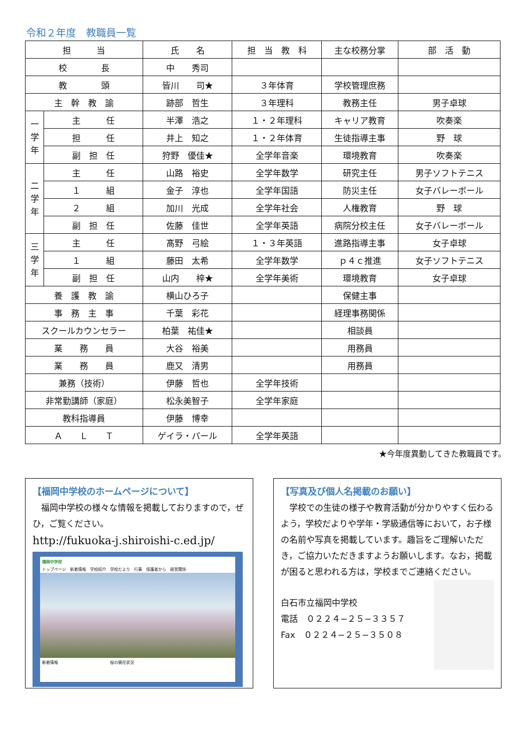令和２年度　教職員一覧
| 担 当 | | 氏 名 | 担 当 教 科 | 主な校務分掌 | 部 活 動 |
| 校 長 | | 中 秀司 | | | |
| 教 頭 | | 皆川 司★ | ３年体育 | 学校管理庶務 | |
| 主 幹 教 諭 | | 跡部 哲生 | ３年理科 | 教務主任 | 男子卓球 |
| 一 学 年 | 主 任 | 半澤 浩之 | １・２年理科 | キャリア教育 | 吹奏楽 |
| | 担 任 | 井上 知之 | １・２年体育 | 生徒指導主事 | 野 球 |
| | 副 担 任 | 狩野 優佳★ | 全学年音楽 | 環境教育 | 吹奏楽 |
| 二 学 年 | 主 任 | 山路 裕史 | 全学年数学 | 研究主任 | 男子ソフトテニス |
| | １ 組 | 金子 淳也 | 全学年国語 | 防災主任 | 女子バレーボール |
| | ２ 組 | 加川 光成 | 全学年社会 | 人権教育 | 野 球 |
| | 副 担 任 | 佐藤 佳世 | 全学年英語 | 病院分校主任 | 女子バレーボール |
| 三 学 年 | 主 任 | 髙野 弓絵 | １・３年英語 | 進路指導主事 | 女子卓球 |
| | １ 組 | 藤田 太希 | 全学年数学 | ｐ４ｃ推進 | 女子ソフトテニス |
| | 副 担 任 | 山内 梓★ | 全学年美術 | 環境教育 | 女子卓球 |
| 養 護 教 諭 | | 横山ひろ子 | | 保健主事 | |
| 事 務 主 事 | | 千葉 彩花 | | 経理事務関係 | |
| スクールカウンセラー | | 柏葉 祐佳★ | | 相談員 | |
| 業 務 員 | | 大谷 裕美 | | 用務員 | |
| 業 務 員 | | 鹿又 清男 | | 用務員 | |
| 兼務（技術） | | 伊藤 哲也 | 全学年技術 | | |
| 非常勤講師（家庭） | | 松永美智子 | 全学年家庭 | | |
| 教科指導員 | | 伊藤 博幸 | | | |
| Ａ Ｌ Ｔ | | ゲイラ・パール | 全学年英語 | | |
★今年度異動してきた教職員です。
【福岡中学校のホームページについて】
　福岡中学校の様々な情報を掲載しておりますので，ぜひ，ご覧ください。
http://fukuoka-j.shiroishi-c.ed.jp/
福岡中学校
トップページ　新着情報　学校紹介　学校だより　行事　保護者から　経営関係
新着情報　　　　　　　　　　　　　桜の開花状況
【写真及び個人名掲載のお願い】
　学校での生徒の様子や教育活動が分かりやすく伝わるよう，学校だよりや学年・学級通信等において，お子様の名前や写真を掲載しています。趣旨をご理解いただき，ご協力いただきますようお願いします。なお，掲載が困ると思われる方は，学校までご連絡ください。
白石市立福岡中学校
電話　０２２４−２５−３３５７
Fax　０２２４−２５−３５０８